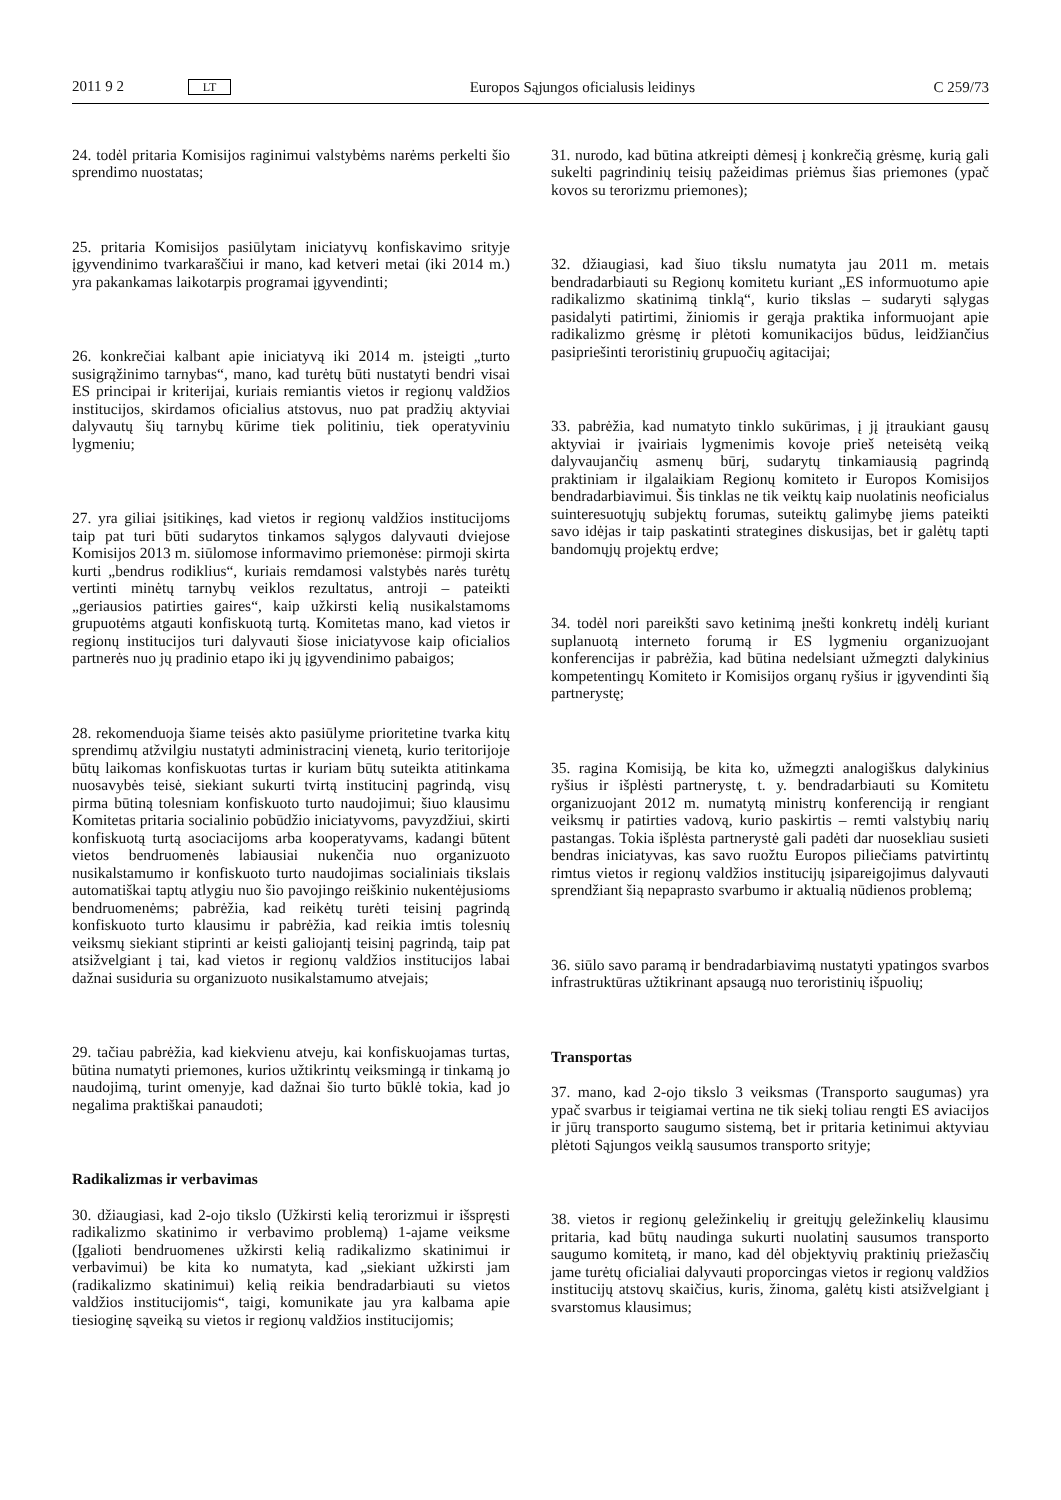2011 9 2 LT Europos Sąjungos oficialusis leidinys C 259/73
24. todėl pritaria Komisijos raginimui valstybėms narėms perkelti šio sprendimo nuostatas;
25. pritaria Komisijos pasiūlytam iniciatyvų konfiskavimo srityje įgyvendinimo tvarkaraščiui ir mano, kad ketveri metai (iki 2014 m.) yra pakankamas laikotarpis programai įgyvendinti;
26. konkrečiai kalbant apie iniciatyvą iki 2014 m. įsteigti „turto susigrąžinimo tarnybas“, mano, kad turėtų būti nustatyti bendri visai ES principai ir kriterijai, kuriais remiantis vietos ir regionų valdžios institucijos, skirdamos oficialius atstovus, nuo pat pradžių aktyviai dalyvautų šių tarnybų kūrime tiek politiniu, tiek operatyviniu lygmeniu;
27. yra giliai įsitikinęs, kad vietos ir regionų valdžios institucijoms taip pat turi būti sudarytos tinkamos sąlygos dalyvauti dviejose Komisijos 2013 m. siūlomose informavimo priemonėse: pirmoji skirta kurti „bendrus rodiklius“, kuriais remdamosi valstybės narės turėtų vertinti minėtų tarnybų veiklos rezultatus, antroji – pateikti „geriausios patirties gaires“, kaip užkirsti kelią nusikalstamoms grupuotėms atgauti konfiskuotą turtą. Komitetas mano, kad vietos ir regionų institucijos turi dalyvauti šiose iniciatyvose kaip oficialios partnerės nuo jų pradinio etapo iki jų įgyvendinimo pabaigos;
28. rekomenduoja šiame teisės akto pasiūlyme prioritetine tvarka kitų sprendimų atžvilgiu nustatyti administracinį vienetą, kurio teritorijoje būtų laikomas konfiskuotas turtas ir kuriam būtų suteikta atitinkama nuosavybės teisė, siekiant sukurti tvirtą institucinį pagrindą, visų pirma būtiną tolesniam konfiskuoto turto naudojimui; šiuo klausimu Komitetas pritaria socialinio pobūdžio iniciatyvoms, pavyzdžiui, skirti konfiskuotą turtą asociacijoms arba kooperatyvams, kadangi būtent vietos bendruomenės labiausiai nukenčia nuo organizuoto nusikalstamumo ir konfiskuoto turto naudojimas socialiniais tikslais automatiškai taptų atlygiu nuo šio pavojingo reiškinio nukentėjusioms bendruomenėms; pabrėžia, kad reikėtų turėti teisinį pagrindą konfiskuoto turto klausimu ir pabrėžia, kad reikia imtis tolesnių veiksmų siekiant stiprinti ar keisti galiojantį teisinį pagrindą, taip pat atsižvelgiant į tai, kad vietos ir regionų valdžios institucijos labai dažnai susiduria su organizuoto nusikalstamumo atvejais;
29. tačiau pabrėžia, kad kiekvienu atveju, kai konfiskuojamas turtas, būtina numatyti priemones, kurios užtikrintų veiksmingą ir tinkamą jo naudojimą, turint omenyje, kad dažnai šio turto būklė tokia, kad jo negalima praktiškai panaudoti;
Radikalizmas ir verbavimas
30. džiaugiasi, kad 2-ojo tikslo (Užkirsti kelią terorizmui ir išspręsti radikalizmo skatinimo ir verbavimo problemą) 1-ajame veiksme (Įgalioti bendruomenes užkirsti kelią radikalizmo skatinimui ir verbavimui) be kita ko numatyta, kad „siekiant užkirsti jam (radikalizmo skatinimui) kelią reikia bendradarbiauti su vietos valdžios institucijomis“, taigi, komunikate jau yra kalbama apie tiesioginę sąveiką su vietos ir regionų valdžios institucijomis;
31. nurodo, kad būtina atkreipti dėmesį į konkrečią grėsmę, kurią gali sukelti pagrindinių teisių pažeidimas priėmus šias priemones (ypač kovos su terorizmu priemones);
32. džiaugiasi, kad šiuo tikslu numatyta jau 2011 m. metais bendradarbiauti su Regionų komitetu kuriant „ES informuotumo apie radikalizmo skatinimą tinklą“, kurio tikslas – sudaryti sąlygas pasidalyti patirtimi, žiniomis ir gerąja praktika informuojant apie radikalizmo grėsmę ir plėtoti komunikacijos būdus, leidžiančius pasipriešinti teroristinių grupuočių agitacijai;
33. pabrėžia, kad numatyto tinklo sukūrimas, į jį įtraukiant gausų aktyviai ir įvairiais lygmenimis kovoje prieš neteisėtą veiką dalyvaujančių asmenų būrį, sudarytų tinkamiausią pagrindą praktiniam ir ilgalaikiam Regionų komiteto ir Europos Komisijos bendradarbiavimui. Šis tinklas ne tik veiktų kaip nuolatinis neoficialus suinteresuotųjų subjektų forumas, suteiktų galimybę jiems pateikti savo idėjas ir taip paskatinti strategines diskusijas, bet ir galėtų tapti bandomųjų projektų erdve;
34. todėl nori pareikšti savo ketinimą įnešti konkretų indėlį kuriant suplanuotą interneto forumą ir ES lygmeniu organizuojant konferencijas ir pabrėžia, kad būtina nedelsiant užmegzti dalykinius kompetentingų Komiteto ir Komisijos organų ryšius ir įgyvendinti šią partnerystę;
35. ragina Komisiją, be kita ko, užmegzti analogiškus dalykinius ryšius ir išplėsti partnerystę, t. y. bendradarbiauti su Komitetu organizuojant 2012 m. numatytą ministrų konferenciją ir rengiant veiksmų ir patirties vadovą, kurio paskirtis – remti valstybių narių pastangas. Tokia išplėsta partnerystė gali padėti dar nuosekliau susieti bendras iniciatyvas, kas savo ruožtu Europos piliečiams patvirtintų rimtus vietos ir regionų valdžios institucijų įsipareigojimus dalyvauti sprendžiant šią nepaprasto svarbumo ir aktualią nūdienos problemą;
36. siūlo savo paramą ir bendradarbiavimą nustatyti ypatingos svarbos infrastruktūras užtikrinant apsaugą nuo teroristinių išpuolių;
Transportas
37. mano, kad 2-ojo tikslo 3 veiksmas (Transporto saugumas) yra ypač svarbus ir teigiamai vertina ne tik siekį toliau rengti ES aviacijos ir jūrų transporto saugumo sistemą, bet ir pritaria ketinimui aktyviau plėtoti Sąjungos veiklą sausumos transporto srityje;
38. vietos ir regionų geležinkelių ir greitųjų geležinkelių klausimu pritaria, kad būtų naudinga sukurti nuolatinį sausumos transporto saugumo komitetą, ir mano, kad dėl objektyvių praktinių priežasčių jame turėtų oficialiai dalyvauti proporcingas vietos ir regionų valdžios institucijų atstovų skaičius, kuris, žinoma, galėtų kisti atsižvelgiant į svarstomus klausimus;